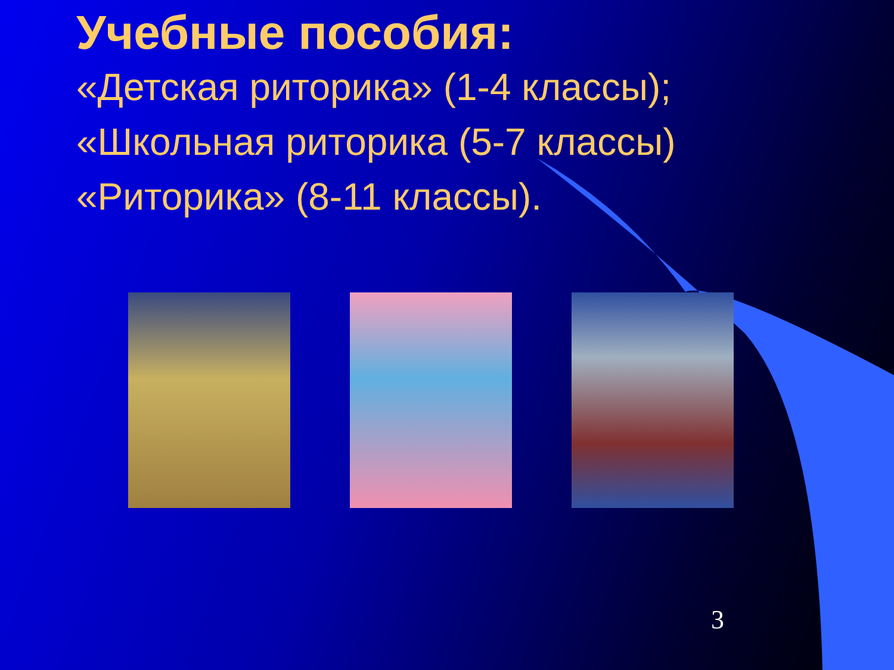Учебные пособия:
«Детская риторика» (1-4 классы);
«Школьная риторика (5-7 классы)
«Риторика» (8-11 классы).
3